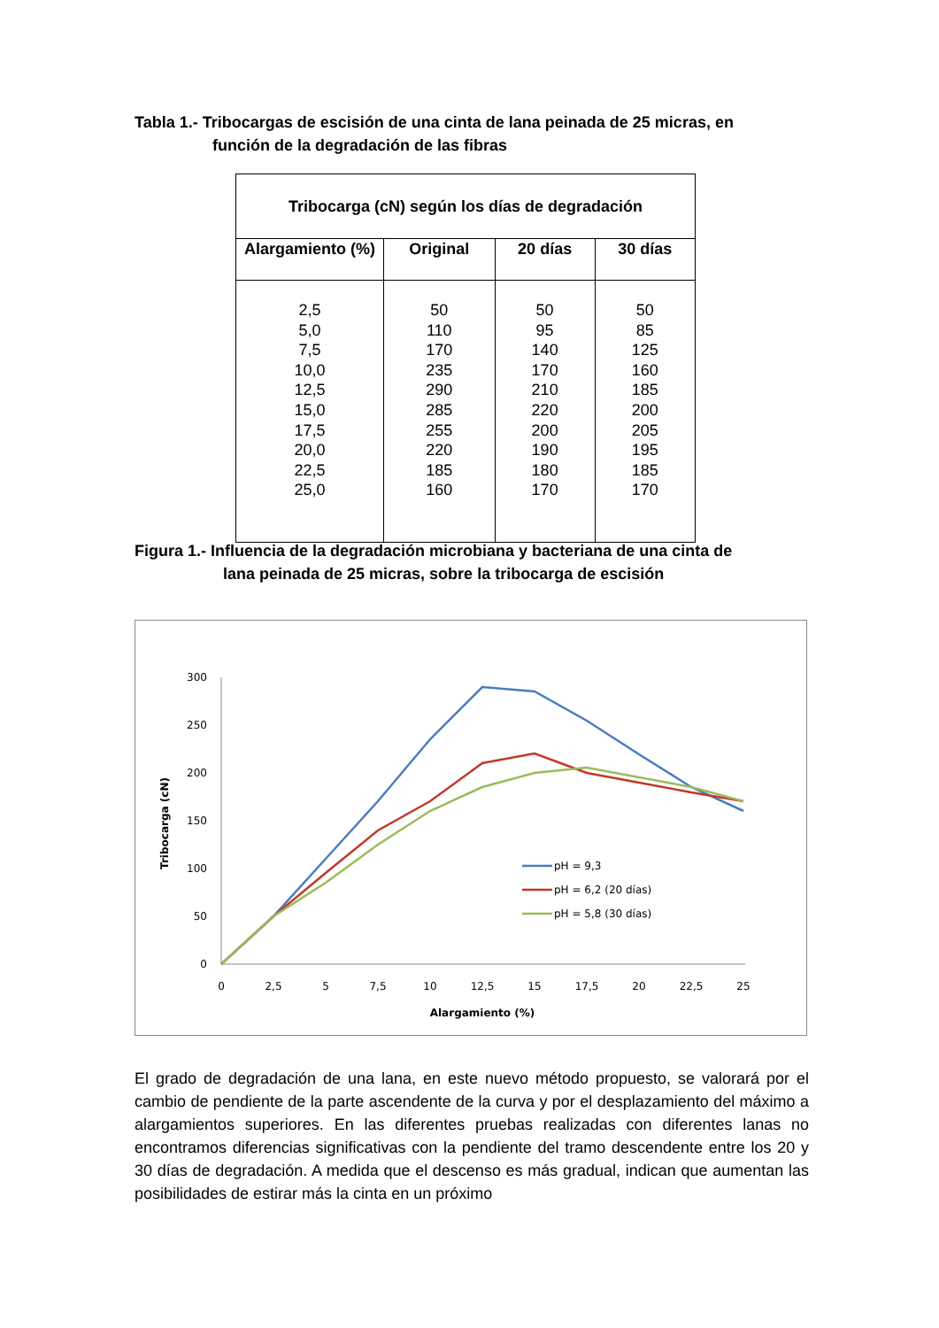Tabla 1.- Tribocargas de escisión de una cinta de lana peinada de 25 micras, en
función de la degradación de las fibras
| Tribocarga (cN) según los días de degradación | | | |
| --- | --- | --- | --- |
| Alargamiento (%) | Original | 20 días | 30 días |
| 2,5 5,0 7,5 10,0 12,5 15,0 17,5 20,0 22,5 25,0 | 50 110 170 235 290 285 255 220 185 160 | 50 95 140 170 210 220 200 190 180 170 | 50 85 125 160 185 200 205 195 185 170 |
Figura 1.- Influencia de la degradación microbiana y bacteriana de una cinta de
lana peinada de 25 micras, sobre la tribocarga de escisión
0
50
100
150
200
250
300
0
2,5
5
7,5
10
12,5
15
17,5
20
22,5
25
Alargamiento (%)
Tribocarga (cN)
pH = 9,3
pH = 6,2 (20 días)
pH = 5,8 (30 días)
El grado de degradación de una lana, en este nuevo método propuesto, se valorará por el cambio de pendiente de la parte ascendente de la curva y por el desplazamiento del máximo a alargamientos superiores. En las diferentes pruebas realizadas con diferentes lanas no encontramos diferencias significativas con la pendiente del tramo descendente entre los 20 y 30 días de degradación. A medida que el descenso es más gradual, indican que aumentan las posibilidades de estirar más la cinta en un próximo